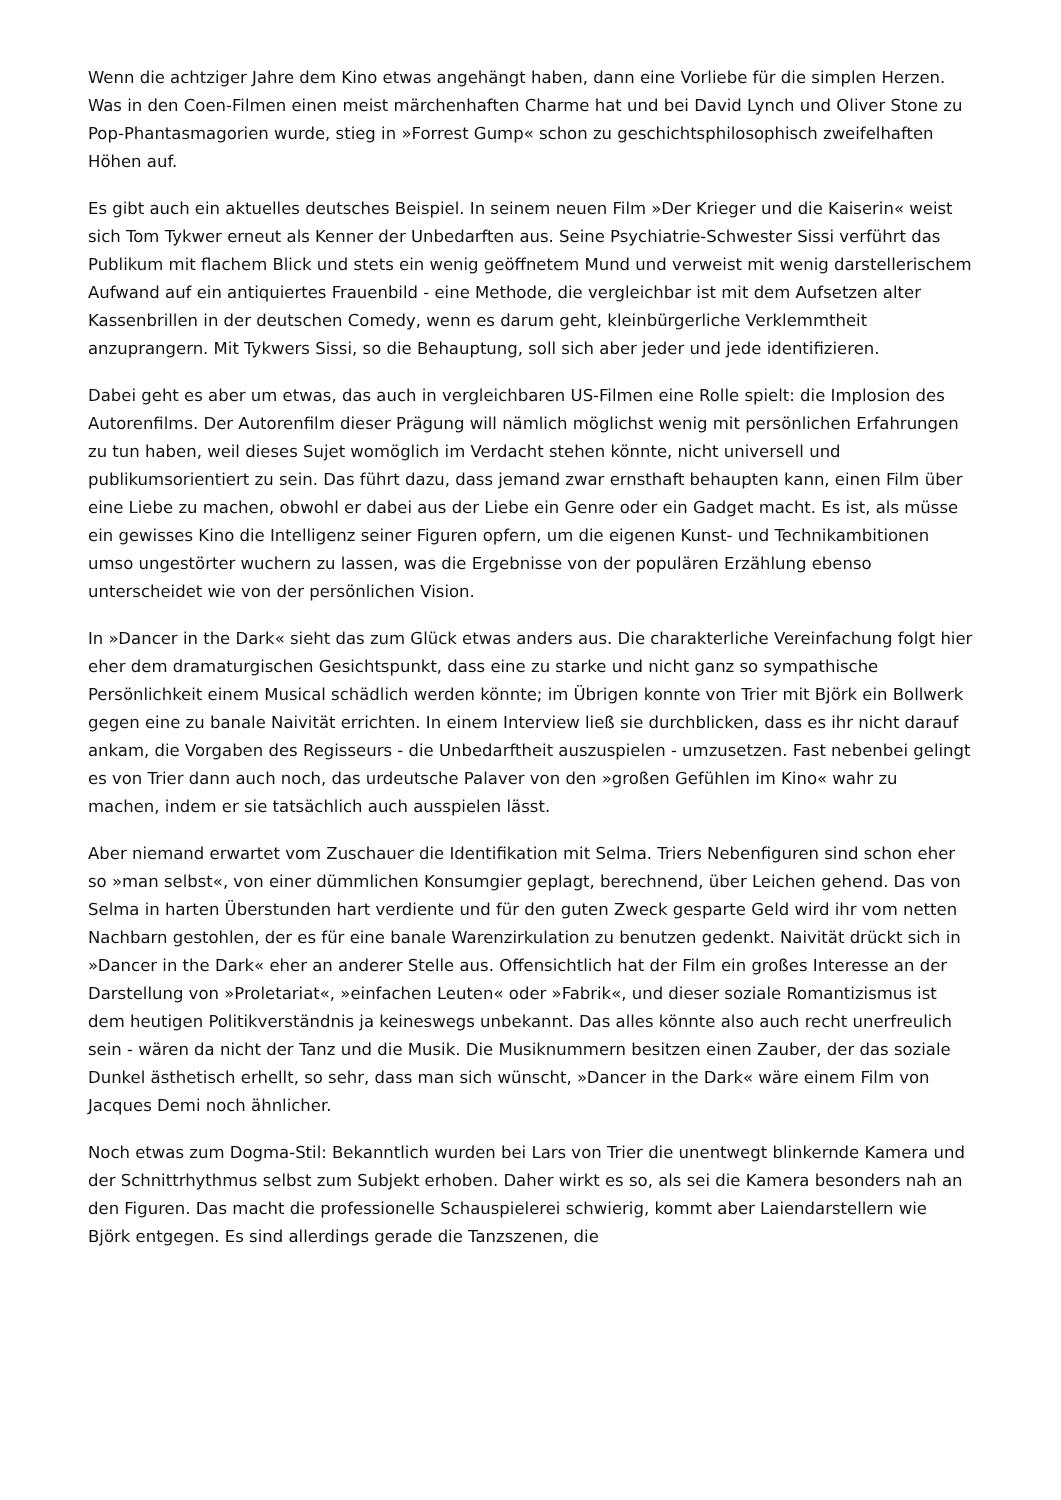Wenn die achtziger Jahre dem Kino etwas angehängt haben, dann eine Vorliebe für die simplen Herzen. Was in den Coen-Filmen einen meist märchenhaften Charme hat und bei David Lynch und Oliver Stone zu Pop-Phantasmagorien wurde, stieg in »Forrest Gump« schon zu geschichtsphilosophisch zweifelhaften Höhen auf.
Es gibt auch ein aktuelles deutsches Beispiel. In seinem neuen Film »Der Krieger und die Kaiserin« weist sich Tom Tykwer erneut als Kenner der Unbedarften aus. Seine Psychiatrie-Schwester Sissi verführt das Publikum mit flachem Blick und stets ein wenig geöffnetem Mund und verweist mit wenig darstellerischem Aufwand auf ein antiquiertes Frauenbild - eine Methode, die vergleichbar ist mit dem Aufsetzen alter Kassenbrillen in der deutschen Comedy, wenn es darum geht, kleinbürgerliche Verklemmtheit anzuprangern. Mit Tykwers Sissi, so die Behauptung, soll sich aber jeder und jede identifizieren.
Dabei geht es aber um etwas, das auch in vergleichbaren US-Filmen eine Rolle spielt: die Implosion des Autorenfilms. Der Autorenfilm dieser Prägung will nämlich möglichst wenig mit persönlichen Erfahrungen zu tun haben, weil dieses Sujet womöglich im Verdacht stehen könnte, nicht universell und publikumsorientiert zu sein. Das führt dazu, dass jemand zwar ernsthaft behaupten kann, einen Film über eine Liebe zu machen, obwohl er dabei aus der Liebe ein Genre oder ein Gadget macht. Es ist, als müsse ein gewisses Kino die Intelligenz seiner Figuren opfern, um die eigenen Kunst- und Technikambitionen umso ungestörter wuchern zu lassen, was die Ergebnisse von der populären Erzählung ebenso unterscheidet wie von der persönlichen Vision.
In »Dancer in the Dark« sieht das zum Glück etwas anders aus. Die charakterliche Vereinfachung folgt hier eher dem dramaturgischen Gesichtspunkt, dass eine zu starke und nicht ganz so sympathische Persönlichkeit einem Musical schädlich werden könnte; im Übrigen konnte von Trier mit Björk ein Bollwerk gegen eine zu banale Naivität errichten. In einem Interview ließ sie durchblicken, dass es ihr nicht darauf ankam, die Vorgaben des Regisseurs - die Unbedarftheit auszuspielen - umzusetzen. Fast nebenbei gelingt es von Trier dann auch noch, das urdeutsche Palaver von den »großen Gefühlen im Kino« wahr zu machen, indem er sie tatsächlich auch ausspielen lässt.
Aber niemand erwartet vom Zuschauer die Identifikation mit Selma. Triers Nebenfiguren sind schon eher so »man selbst«, von einer dümmlichen Konsumgier geplagt, berechnend, über Leichen gehend. Das von Selma in harten Überstunden hart verdiente und für den guten Zweck gesparte Geld wird ihr vom netten Nachbarn gestohlen, der es für eine banale Warenzirkulation zu benutzen gedenkt. Naivität drückt sich in »Dancer in the Dark« eher an anderer Stelle aus. Offensichtlich hat der Film ein großes Interesse an der Darstellung von »Proletariat«, »einfachen Leuten« oder »Fabrik«, und dieser soziale Romantizismus ist dem heutigen Politikverständnis ja keineswegs unbekannt. Das alles könnte also auch recht unerfreulich sein - wären da nicht der Tanz und die Musik. Die Musiknummern besitzen einen Zauber, der das soziale Dunkel ästhetisch erhellt, so sehr, dass man sich wünscht, »Dancer in the Dark« wäre einem Film von Jacques Demi noch ähnlicher.
Noch etwas zum Dogma-Stil: Bekanntlich wurden bei Lars von Trier die unentwegt blinkernde Kamera und der Schnittrhythmus selbst zum Subjekt erhoben. Daher wirkt es so, als sei die Kamera besonders nah an den Figuren. Das macht die professionelle Schauspielerei schwierig, kommt aber Laiendarstellern wie Björk entgegen. Es sind allerdings gerade die Tanzszenen, die